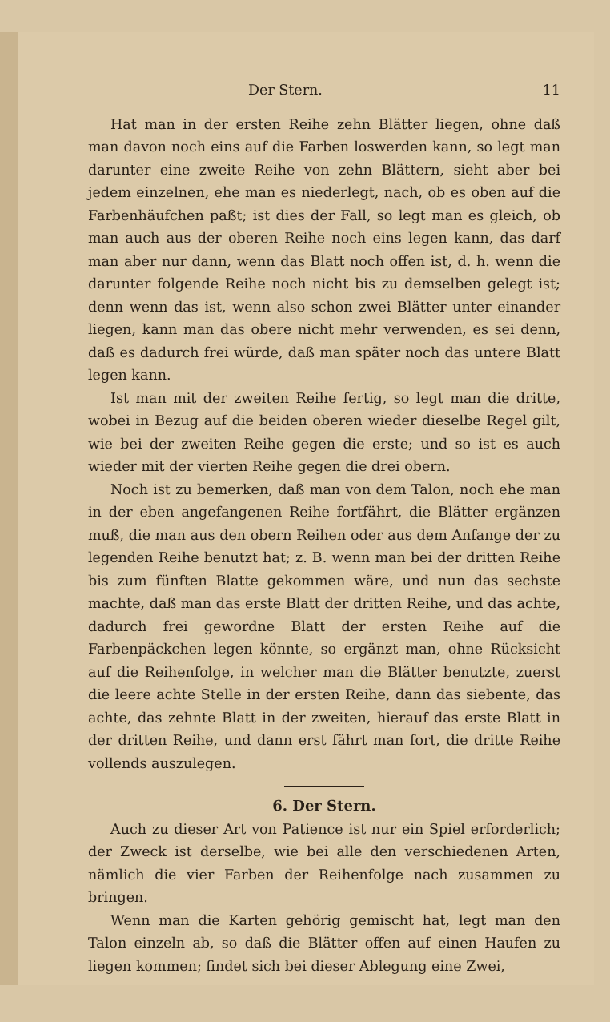Der Stern. 11
Hat man in der ersten Reihe zehn Blätter liegen, ohne daß man davon noch eins auf die Farben loswerden kann, so legt man darunter eine zweite Reihe von zehn Blättern, sieht aber bei jedem einzelnen, ehe man es niederlegt, nach, ob es oben auf die Farbenhäufchen paßt; ist dies der Fall, so legt man es gleich, ob man auch aus der oberen Reihe noch eins legen kann, das darf man aber nur dann, wenn das Blatt noch offen ist, d. h. wenn die darunter folgende Reihe noch nicht bis zu demselben gelegt ist; denn wenn das ist, wenn also schon zwei Blätter unter einander liegen, kann man das obere nicht mehr verwenden, es sei denn, daß es dadurch frei würde, daß man später noch das untere Blatt legen kann.
Ist man mit der zweiten Reihe fertig, so legt man die dritte, wobei in Bezug auf die beiden oberen wieder dieselbe Regel gilt, wie bei der zweiten Reihe gegen die erste; und so ist es auch wieder mit der vierten Reihe gegen die drei obern.
Noch ist zu bemerken, daß man von dem Talon, noch ehe man in der eben angefangenen Reihe fortfährt, die Blätter ergänzen muß, die man aus den obern Reihen oder aus dem Anfange der zu legenden Reihe benutzt hat; z. B. wenn man bei der dritten Reihe bis zum fünften Blatte gekommen wäre, und nun das sechste machte, daß man das erste Blatt der dritten Reihe, und das achte, dadurch frei gewordne Blatt der ersten Reihe auf die Farbenpäckchen legen könnte, so ergänzt man, ohne Rücksicht auf die Reihenfolge, in welcher man die Blätter benutzte, zuerst die leere achte Stelle in der ersten Reihe, dann das siebente, das achte, das zehnte Blatt in der zweiten, hierauf das erste Blatt in der dritten Reihe, und dann erst fährt man fort, die dritte Reihe vollends auszulegen.
6. Der Stern.
Auch zu dieser Art von Patience ist nur ein Spiel erforderlich; der Zweck ist derselbe, wie bei alle den verschiedenen Arten, nämlich die vier Farben der Reihenfolge nach zusammen zu bringen.
Wenn man die Karten gehörig gemischt hat, legt man den Talon einzeln ab, so daß die Blätter offen auf einen Haufen zu liegen kommen; findet sich bei dieser Ablegung eine Zwei,